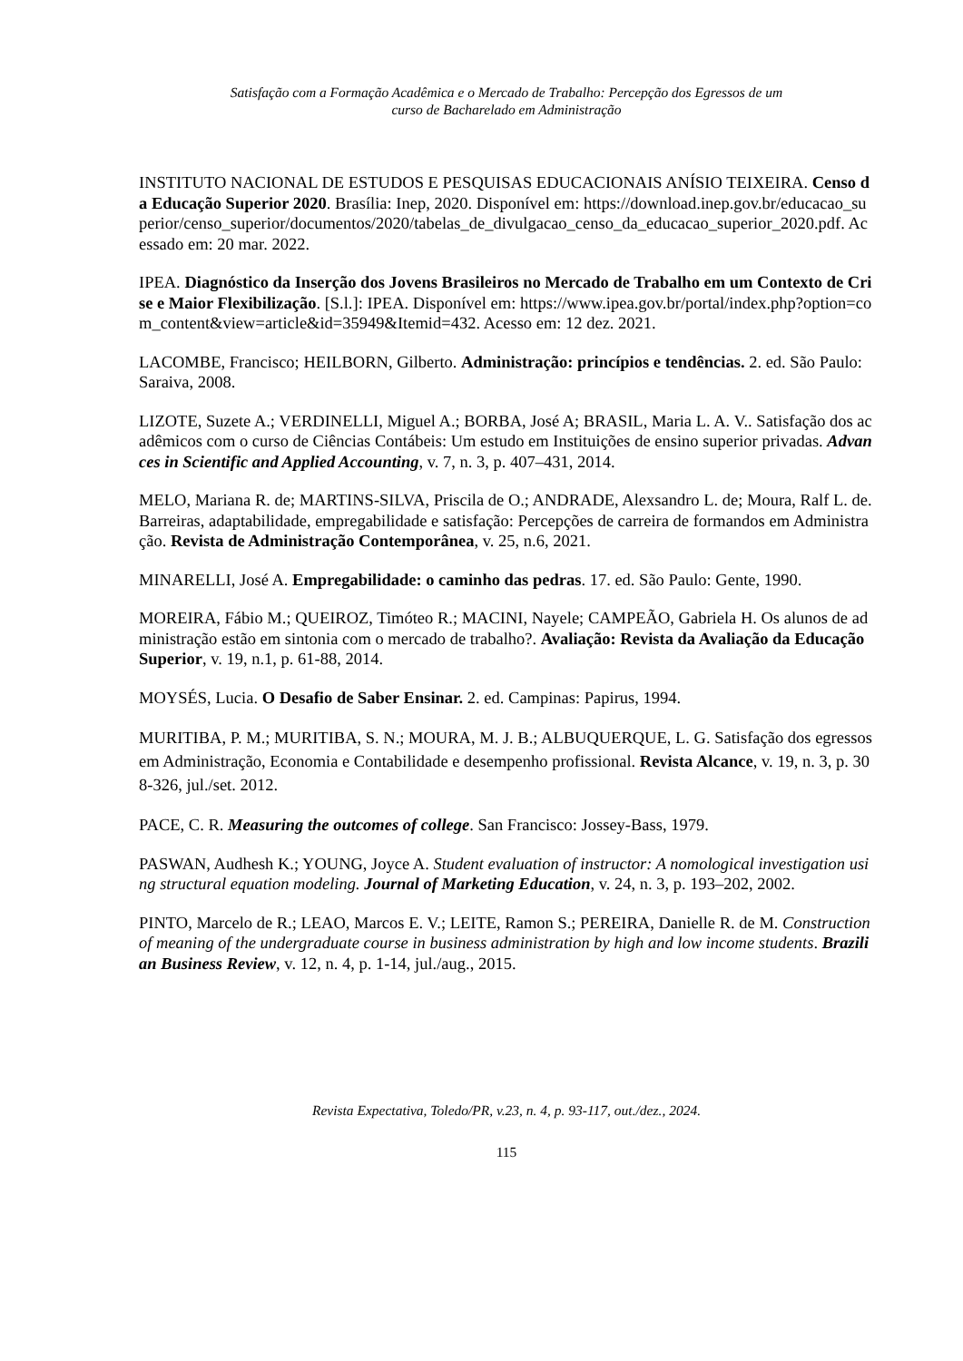Satisfação com a Formação Acadêmica e o Mercado de Trabalho: Percepção dos Egressos de um
curso de Bacharelado em Administração
INSTITUTO NACIONAL DE ESTUDOS E PESQUISAS EDUCACIONAIS ANÍSIO TEIXEIRA. Censo da Educação Superior 2020. Brasília: Inep, 2020. Disponível em: https://download.inep.gov.br/educacao_superior/censo_superior/documentos/2020/tabelas_de_divulgacao_censo_da_educacao_superior_2020.pdf. Acessado em: 20 mar. 2022.
IPEA. Diagnóstico da Inserção dos Jovens Brasileiros no Mercado de Trabalho em um Contexto de Crise e Maior Flexibilização. [S.l.]: IPEA. Disponível em: https://www.ipea.gov.br/portal/index.php?option=com_content&view=article&id=35949&Itemid=432. Acesso em: 12 dez. 2021.
LACOMBE, Francisco; HEILBORN, Gilberto. Administração: princípios e tendências. 2. ed. São Paulo: Saraiva, 2008.
LIZOTE, Suzete A.; VERDINELLI, Miguel A.; BORBA, José A; BRASIL, Maria L. A. V.. Satisfação dos acadêmicos com o curso de Ciências Contábeis: Um estudo em Instituições de ensino superior privadas. Advances in Scientific and Applied Accounting, v. 7, n. 3, p. 407–431, 2014.
MELO, Mariana R. de; MARTINS-SILVA, Priscila de O.; ANDRADE, Alexsandro L. de; Moura, Ralf L. de. Barreiras, adaptabilidade, empregabilidade e satisfação: Percepções de carreira de formandos em Administração. Revista de Administração Contemporânea, v. 25, n.6, 2021.
MINARELLI, José A. Empregabilidade: o caminho das pedras. 17. ed. São Paulo: Gente, 1990.
MOREIRA, Fábio M.; QUEIROZ, Timóteo R.; MACINI, Nayele; CAMPEÃO, Gabriela H. Os alunos de administração estão em sintonia com o mercado de trabalho?. Avaliação: Revista da Avaliação da Educação Superior, v. 19, n.1, p. 61-88, 2014.
MOYSÉS, Lucia. O Desafio de Saber Ensinar. 2. ed. Campinas: Papirus, 1994.
MURITIBA, P. M.; MURITIBA, S. N.; MOURA, M. J. B.; ALBUQUERQUE, L. G. Satisfação dos egressos em Administração, Economia e Contabilidade e desempenho profissional. Revista Alcance, v. 19, n. 3, p. 308-326, jul./set. 2012.
PACE, C. R. Measuring the outcomes of college. San Francisco: Jossey-Bass, 1979.
PASWAN, Audhesh K.; YOUNG, Joyce A. Student evaluation of instructor: A nomological investigation using structural equation modeling. Journal of Marketing Education, v. 24, n. 3, p. 193–202, 2002.
PINTO, Marcelo de R.; LEAO, Marcos E. V.; LEITE, Ramon S.; PEREIRA, Danielle R. de M. Construction of meaning of the undergraduate course in business administration by high and low income students. Brazilian Business Review, v. 12, n. 4, p. 1-14, jul./aug., 2015.
Revista Expectativa, Toledo/PR, v.23, n. 4, p. 93-117, out./dez., 2024.
115